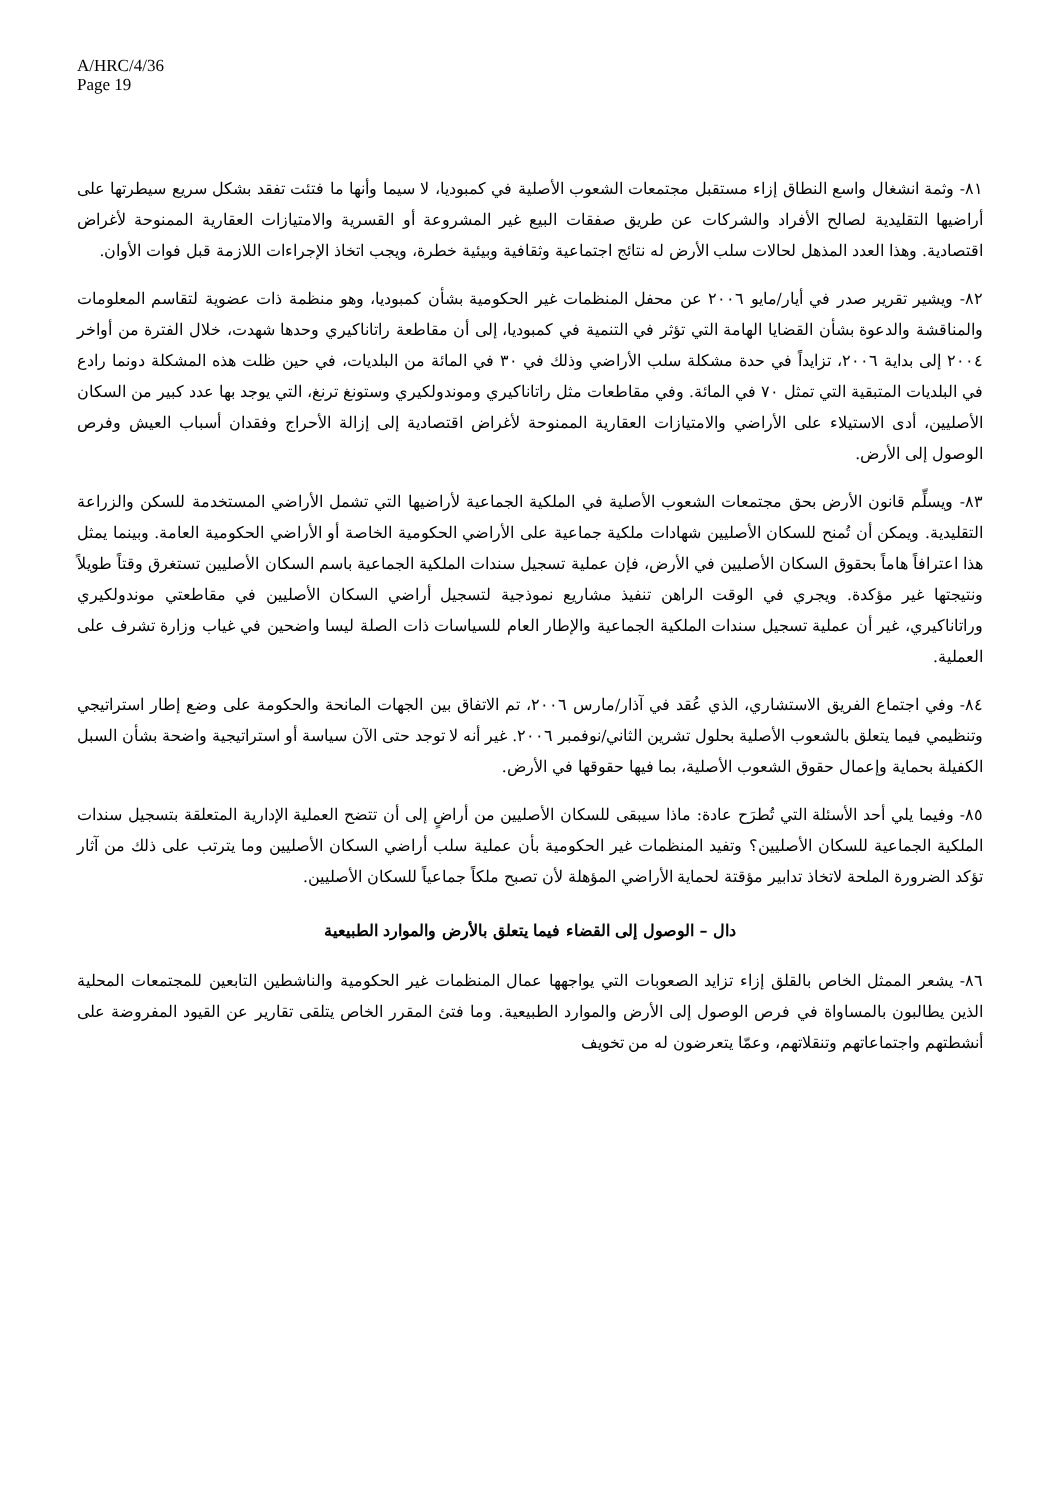A/HRC/4/36
Page 19
٨١- وثمة انشغال واسع النطاق إزاء مستقبل مجتمعات الشعوب الأصلية في كمبوديا، لا سيما وأنها ما فتئت تفقد بشكل سريع سيطرتها على أراضيها التقليدية لصالح الأفراد والشركات عن طريق صفقات البيع غير المشروعة أو القسرية والامتيازات العقارية الممنوحة لأغراض اقتصادية. وهذا العدد المذهل لحالات سلب الأرض له نتائج اجتماعية وثقافية وبيئية خطرة، ويجب اتخاذ الإجراءات اللازمة قبل فوات الأوان.
٨٢- ويشير تقرير صدر في أيار/مايو ٢٠٠٦ عن محفل المنظمات غير الحكومية بشأن كمبوديا، وهو منظمة ذات عضوية لتقاسم المعلومات والمناقشة والدعوة بشأن القضايا الهامة التي تؤثر في التنمية في كمبوديا، إلى أن مقاطعة راتاناكيري وحدها شهدت، خلال الفترة من أواخر ٢٠٠٤ إلى بداية ٢٠٠٦، تزايداً في حدة مشكلة سلب الأراضي وذلك في ٣٠ في المائة من البلديات، في حين ظلت هذه المشكلة دونما رادع في البلديات المتبقية التي تمثل ٧٠ في المائة. وفي مقاطعات مثل راتاناكيري وموندولكيري وستونغ ترنغ، التي يوجد بها عدد كبير من السكان الأصليين، أدى الاستيلاء على الأراضي والامتيازات العقارية الممنوحة لأغراض اقتصادية إلى إزالة الأحراج وفقدان أسباب العيش وفرص الوصول إلى الأرض.
٨٣- ويسلِّم قانون الأرض بحق مجتمعات الشعوب الأصلية في الملكية الجماعية لأراضيها التي تشمل الأراضي المستخدمة للسكن والزراعة التقليدية. ويمكن أن تُمنح للسكان الأصليين شهادات ملكية جماعية على الأراضي الحكومية الخاصة أو الأراضي الحكومية العامة. وبينما يمثل هذا اعترافاً هاماً بحقوق السكان الأصليين في الأرض، فإن عملية تسجيل سندات الملكية الجماعية باسم السكان الأصليين تستغرق وقتاً طويلاً ونتيجتها غير مؤكدة. ويجري في الوقت الراهن تنفيذ مشاريع نموذجية لتسجيل أراضي السكان الأصليين في مقاطعتي موندولكيري وراتاناكيري، غير أن عملية تسجيل سندات الملكية الجماعية والإطار العام للسياسات ذات الصلة ليسا واضحين في غياب وزارة تشرف على العملية.
٨٤- وفي اجتماع الفريق الاستشاري، الذي عُقد في آذار/مارس ٢٠٠٦، تم الاتفاق بين الجهات المانحة والحكومة على وضع إطار استراتيجي وتنظيمي فيما يتعلق بالشعوب الأصلية بحلول تشرين الثاني/نوفمبر ٢٠٠٦. غير أنه لا توجد حتى الآن سياسة أو استراتيجية واضحة بشأن السبل الكفيلة بحماية وإعمال حقوق الشعوب الأصلية، بما فيها حقوقها في الأرض.
٨٥- وفيما يلي أحد الأسئلة التي تُطرَح عادة: ماذا سيبقى للسكان الأصليين من أراضٍ إلى أن تتضح العملية الإدارية المتعلقة بتسجيل سندات الملكية الجماعية للسكان الأصليين؟ وتفيد المنظمات غير الحكومية بأن عملية سلب أراضي السكان الأصليين وما يترتب على ذلك من آثار تؤكد الضرورة الملحة لاتخاذ تدابير مؤقتة لحماية الأراضي المؤهلة لأن تصبح ملكاً جماعياً للسكان الأصليين.
دال – الوصول إلى القضاء فيما يتعلق بالأرض والموارد الطبيعية
٨٦- يشعر الممثل الخاص بالقلق إزاء تزايد الصعوبات التي يواجهها عمال المنظمات غير الحكومية والناشطين التابعين للمجتمعات المحلية الذين يطالبون بالمساواة في فرص الوصول إلى الأرض والموارد الطبيعية. وما فتئ المقرر الخاص يتلقى تقارير عن القيود المفروضة على أنشطتهم واجتماعاتهم وتنقلاتهم، وعمّا يتعرضون له من تخويف